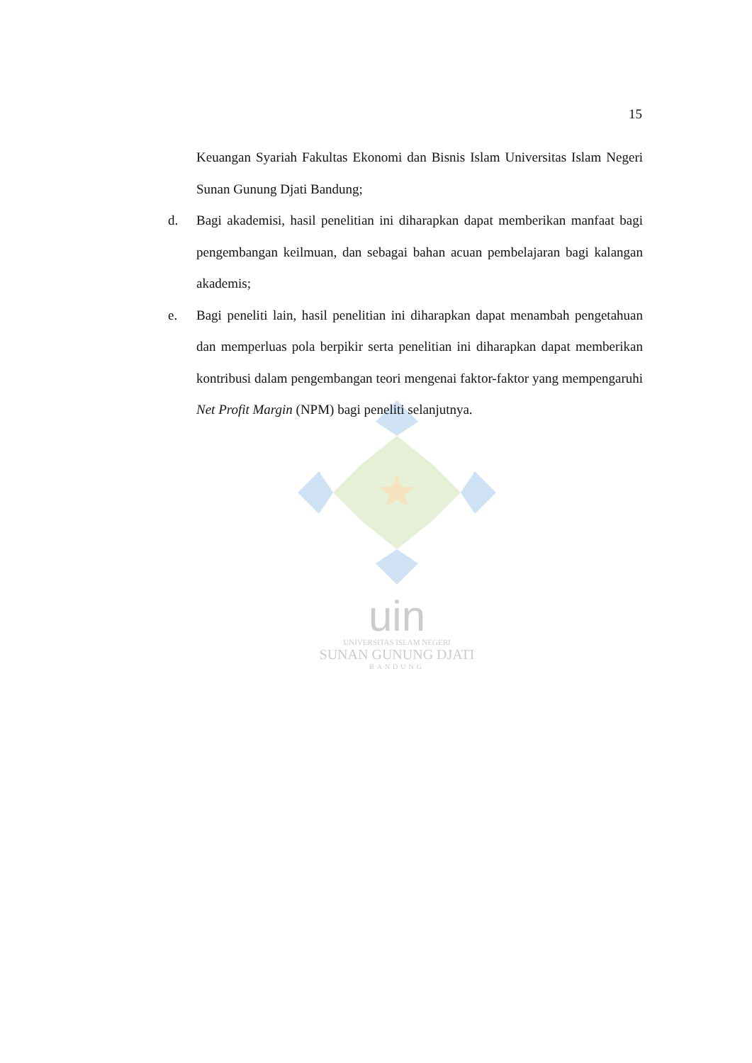uin
UNIVERSITAS ISLAM NEGERI
SUNAN GUNUNG DJATI
BANDUNG
15
Keuangan Syariah Fakultas Ekonomi dan Bisnis Islam Universitas Islam Negeri Sunan Gunung Djati Bandung;
d. Bagi akademisi, hasil penelitian ini diharapkan dapat memberikan manfaat bagi pengembangan keilmuan, dan sebagai bahan acuan pembelajaran bagi kalangan akademis;
e. Bagi peneliti lain, hasil penelitian ini diharapkan dapat menambah pengetahuan dan memperluas pola berpikir serta penelitian ini diharapkan dapat memberikan kontribusi dalam pengembangan teori mengenai faktor-faktor yang mempengaruhi Net Profit Margin (NPM) bagi peneliti selanjutnya.